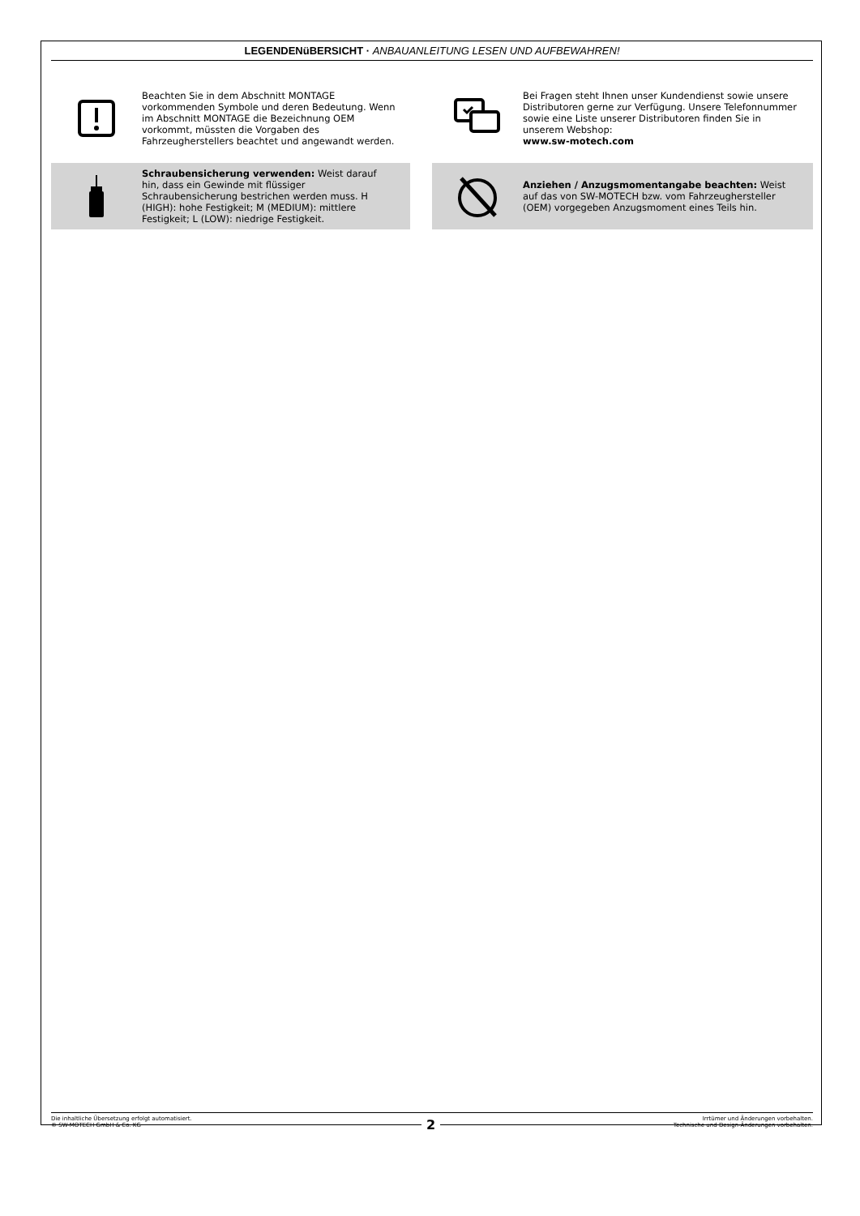LEGENDENüBERSICHT · ANBAUANLEITUNG LESEN UND AUFBEWAHREN!
Beachten Sie in dem Abschnitt MONTAGE vorkommenden Symbole und deren Bedeutung. Wenn im Abschnitt MONTAGE die Bezeichnung OEM vorkommt, müssten die Vorgaben des Fahrzeugherstellers beachtet und angewandt werden.
Bei Fragen steht Ihnen unser Kundendienst sowie unsere Distributoren gerne zur Verfügung. Unsere Telefonnummer sowie eine Liste unserer Distributoren finden Sie in unserem Webshop:
www.sw-motech.com
Schraubensicherung verwenden: Weist darauf hin, dass ein Gewinde mit flüssiger Schraubensicherung bestrichen werden muss. H (HIGH): hohe Festigkeit; M (MEDIUM): mittlere Festigkeit; L (LOW): niedrige Festigkeit.
Anziehen / Anzugsmomentangabe beachten: Weist auf das von SW-MOTECH bzw. vom Fahrzeughersteller (OEM) vorgegeben Anzugsmoment eines Teils hin.
Die inhaltliche Übersetzung erfolgt automatisiert.
© SW-MOTECH GmbH & Co. KG
Irrtümer und Änderungen vorbehalten.
Technische und Design-Änderungen vorbehalten.
2